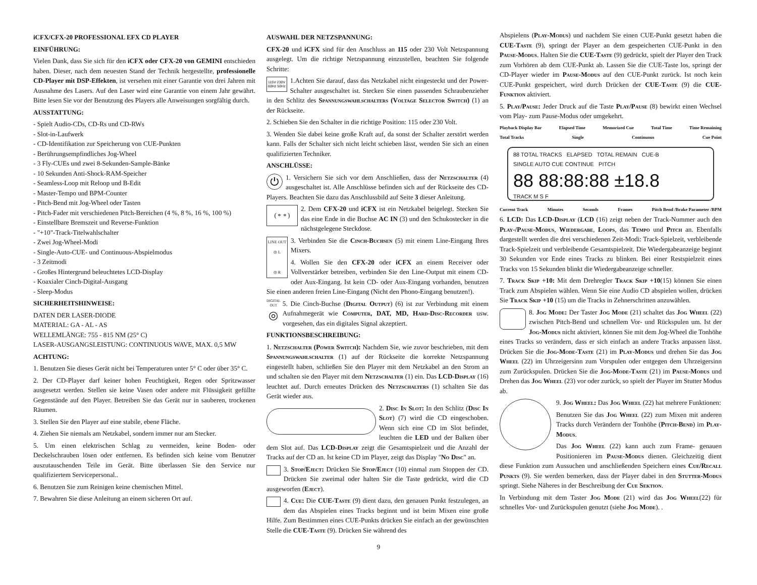iCFX/CFX-20 PROFESSIONAL EFX CD PLAYER
EINFÜHRUNG:
Vielen Dank, dass Sie sich für den iCFX oder CFX-20 von GEMINI entschieden haben. Dieser, nach dem neuesten Stand der Technik hergestellte, professionelle CD-Player mit DSP-Effekten, ist versehen mit einer Garantie von drei Jahren mit Ausnahme des Lasers. Auf den Laser wird eine Garantie von einem Jahr gewährt. Bitte lesen Sie vor der Benutzung des Players alle Anweisungen sorgfältig durch.
AUSSTATTUNG:
- Spielt Audio-CDs, CD-Rs und CD-RWs
- Slot-in-Laufwerk
- CD-Identifikation zur Speicherung von CUE-Punkten
- Berührungsempfindliches Jog-Wheel
- 3 Fly-CUEs und zwei 8-Sekunden-Sample-Bänke
- 10 Sekunden Anti-Shock-RAM-Speicher
- Seamless-Loop mit Reloop und B-Edit
- Master-Tempo und BPM-Counter
- Pitch-Bend mit Jog-Wheel oder Tasten
- Pitch-Fader mit verschiedenen Pitch-Bereichen (4 %, 8 %, 16 %, 100 %)
- Einstellbare Bremszeit und Reverse-Funktion
- "+10"-Track-Titelwahlschalter
- Zwei Jog-Wheel-Modi
- Single-Auto-CUE- und Continuous-Abspielmodus
- 3 Zeitmodi
- Großes Hintergrund beleuchtetes LCD-Display
- Koaxialer Cinch-Digital-Ausgang
- Sleep-Modus
SICHERHEITSHINWEISE:
DATEN DER LASER-DIODE
MATERIAL: GA - AL - AS
WELLEMLÄNGE: 755 - 815 NM (25° C)
LASER-AUSGANGSLEISTUNG: CONTINUOUS WAVE, MAX. 0,5 MW
ACHTUNG:
1. Benutzen Sie dieses Gerät nicht bei Temperaturen unter 5° C oder über 35° C.
2. Der CD-Player darf keiner hohen Feuchtigkeit, Regen oder Spritzwasser ausgesetzt werden. Stellen sie keine Vasen oder andere mit Flüssigkeit gefüllte Gegenstände auf den Player. Betreiben Sie das Gerät nur in sauberen, trockenen Räumen.
3. Stellen Sie den Player auf eine stabile, ebene Fläche.
4. Ziehen Sie niemals am Netzkabel, sondern immer nur am Stecker.
5. Um einen elektrischen Schlag zu vermeiden, keine Boden- oder Deckelschrauben lösen oder entfernen. Es befinden sich keine vom Benutzer auszutauschenden Teile im Gerät. Bitte überlassen Sie den Service nur qualifiziertem Servicepersonal..
6. Benutzen Sie zum Reinigen keine chemischen Mittel.
7. Bewahren Sie diese Anleitung an einem sicheren Ort auf.
AUSWAHL DER NETZSPANNUNG:
CFX-20 und iCFX sind für den Anschluss an 115 oder 230 Volt Netzspannung ausgelegt. Um die richtige Netzspannung einzustellen, beachten Sie folgende Schritte:
115V 230V
60Hz 50Hz 1.Achten Sie darauf, dass das Netzkabel nicht eingesteckt und der Power-Schalter ausgeschaltet ist. Stecken Sie einen passenden Schraubenzieher in den Schlitz des Spannungswahlschalters (Voltage Selector Switch) (1) an der Rückseite.
2. Schieben Sie den Schalter in die richtige Position: 115 oder 230 Volt.
3. Wenden Sie dabei keine große Kraft auf, da sonst der Schalter zerstört werden kann. Falls der Schalter sich nicht leicht schieben lässt, wenden Sie sich an einen qualifizierten Techniker.
ANSCHLÜSSE:
⏻ 1. Versichern Sie sich vor dem Anschließen, dass der Netzschalter (4) ausgeschaltet ist. Alle Anschlüsse befinden sich auf der Rückseite des CD-Players. Beachten Sie dazu das Anschlussbild auf Seite 3 dieser Anleitung.
(⚬⚬) 2. Dem CFX-20 und iCFX ist ein Netzkabel beigelegt. Stecken Sie das eine Ende in die Buchse AC IN (3) und den Schukostecker in die nächstgelegene Steckdose.
LINE OUT
◎ L
◎ R 3. Verbinden Sie die Cinch-Buchsen (5) mit einem Line-Eingang Ihres Mixers.
4. Wollen Sie den CFX-20 oder iCFX an einem Receiver oder Vollverstärker betreiben, verbinden Sie den Line-Output mit einem CD- oder Aux-Eingang. Ist kein CD- oder Aux-Eingang vorhanden, benutzen Sie einen anderen freien Line-Eingang (Nicht den Phono-Eingang benutzen!).
DIGITAL
OUT
◎ 5. Die Cinch-Buchse (Digital Output) (6) ist zur Verbindung mit einem Aufnahmegerät wie Computer, DAT, MD, Hard-Disc-Recorder usw. vorgesehen, das ein digitales Signal akzeptiert.
FUNKTIONSBESCHREIBUNG:
1. Netzschalter (Power Switch): Nachdem Sie, wie zuvor beschrieben, mit dem Spannungswahlschalter (1) auf der Rückseite die korrekte Netzspannung eingestellt haben, schließen Sie den Player mit dem Netzkabel an den Strom an und schalten sie den Player mit dem Netzschalter (1) ein. Das LCD-Display (16) leuchtet auf. Durch erneutes Drücken des Netzschalters (1) schalten Sie das Gerät wieder aus.
2. Disc In Slot: In den Schlitz (Disc In Slot) (7) wird die CD eingeschoben. Wenn sich eine CD im Slot befindet, leuchten die LED und der Balken über dem Slot auf. Das LCD-Display zeigt die Gesamtspielzeit und die Anzahl der Tracks auf der CD an. Ist keine CD im Player, zeigt das Display "No Disc" an.
3. Stop/Eject: Drücken Sie Stop/Eject (10) einmal zum Stoppen der CD. Drücken Sie zweimal oder halten Sie die Taste gedrückt, wird die CD ausgeworfen (Eject).
4. Cue: Die CUE-Taste (9) dient dazu, den genauen Punkt festzulegen, an dem das Abspielen eines Tracks beginnt und ist beim Mixen eine große Hilfe. Zum Bestimmen eines CUE-Punkts drücken Sie einfach an der gewünschten Stelle die CUE-Taste (9). Drücken Sie während des
Abspielens (Play-Modus) und nachdem Sie einen CUE-Punkt gesetzt haben die CUE-Taste (9), springt der Player an dem gespeicherten CUE-Punkt in den Pause-Modus. Halten Sie die CUE-Taste (9) gedrückt, spielt der Player den Track zum Vorhören ab dem CUE-Punkt ab. Lassen Sie die CUE-Taste los, springt der CD-Player wieder im Pause-Modus auf den CUE-Punkt zurück. Ist noch kein CUE-Punkt gespeichert, wird durch Drücken der CUE-Taste (9) die CUE-Funktion aktiviert.
5. Play/Pause: Jeder Druck auf die Taste Play/Pause (8) bewirkt einen Wechsel vom Play- zum Pause-Modus oder umgekehrt.
Playback Display Bar Elapsed Time Memorized Cue Total Time Time Remaining
Total Tracks Single Continuous Cue Point
88 TOTAL TRACKS ELAPSED TOTAL REMAIN CUE-B
SINGLE AUTO CUE CONTINUE PITCH
88 88:88:88 ±18.8
TRACK M S F
Current Track Minutes Seconds Frames Pitch Bend /Brake Parameter /BPM
6. LCD: Das LCD-Display (LCD (16) zeigt neben der Track-Nummer auch den Play-/Pause-Modus, Wiedergabe, Loops, das Tempo und Pitch an. Ebenfalls dargestellt werden die drei verschiedenen Zeit-Modi: Track-Spielzeit, verbleibende Track-Spielzeit und verbleibende Gesamtspielzeit. Die Wiedergabeanzeige beginnt 30 Sekunden vor Ende eines Tracks zu blinken. Bei einer Restspielzeit eines Tracks von 15 Sekunden blinkt die Wiedergabeanzeige schneller.
7. Track Skip +10: Mit dem Drehregler Track Skip +10(15) können Sie einen Track zum Abspielen wählen. Wenn Sie eine Audio CD abspielen wollen, drücken Sie Track Skip +10 (15) um die Tracks in Zehnerschritten anzuwählen.
8. Jog Mode: Der Taster Jog Mode (21) schaltet das Jog Wheel (22) zwischen Pitch-Bend und schnellem Vor- und Rückspulen um. Ist der Jog-Modus nicht aktiviert, können Sie mit dem Jog-Wheel die Tonhöhe eines Tracks so verändern, dass er sich einfach an andere Tracks anpassen lässt. Drücken Sie die Jog-Mode-Taste (21) im Play-Modus und drehen Sie das Jog Wheel (22) im Uhrzeigersinn zum Vorspulen oder entgegen dem Uhrzeigersinn zum Zurückspulen. Drücken Sie die Jog-Mode-Taste (21) im Pause-Modus und Drehen das Jog Wheel (23) vor oder zurück, so spielt der Player im Stutter Modus ab.
9. Jog Wheel: Das Jog Wheel (22) hat mehrere Funktionen:
Benutzen Sie das Jog Wheel (22) zum Mixen mit anderen Tracks durch Verändern der Tonhöhe (Pitch-Bend) im Play-Modus.
Das Jog Wheel (22) kann auch zum Frame- genauen Positionieren im Pause-Modus dienen. Gleichzeitig dient diese Funktion zum Aussuchen und anschließenden Speichern eines Cue/Recall Punkts (9). Sie werden bemerken, dass der Player dabei in den Stutter-Modus springt. Siehe Näheres in der Beschreibung der Cue Sektion.
In Verbindung mit dem Taster Jog Mode (21) wird das Jog Wheel(22) für schnelles Vor- und Zurückspulen genutzt (siehe Jog Mode). .
9